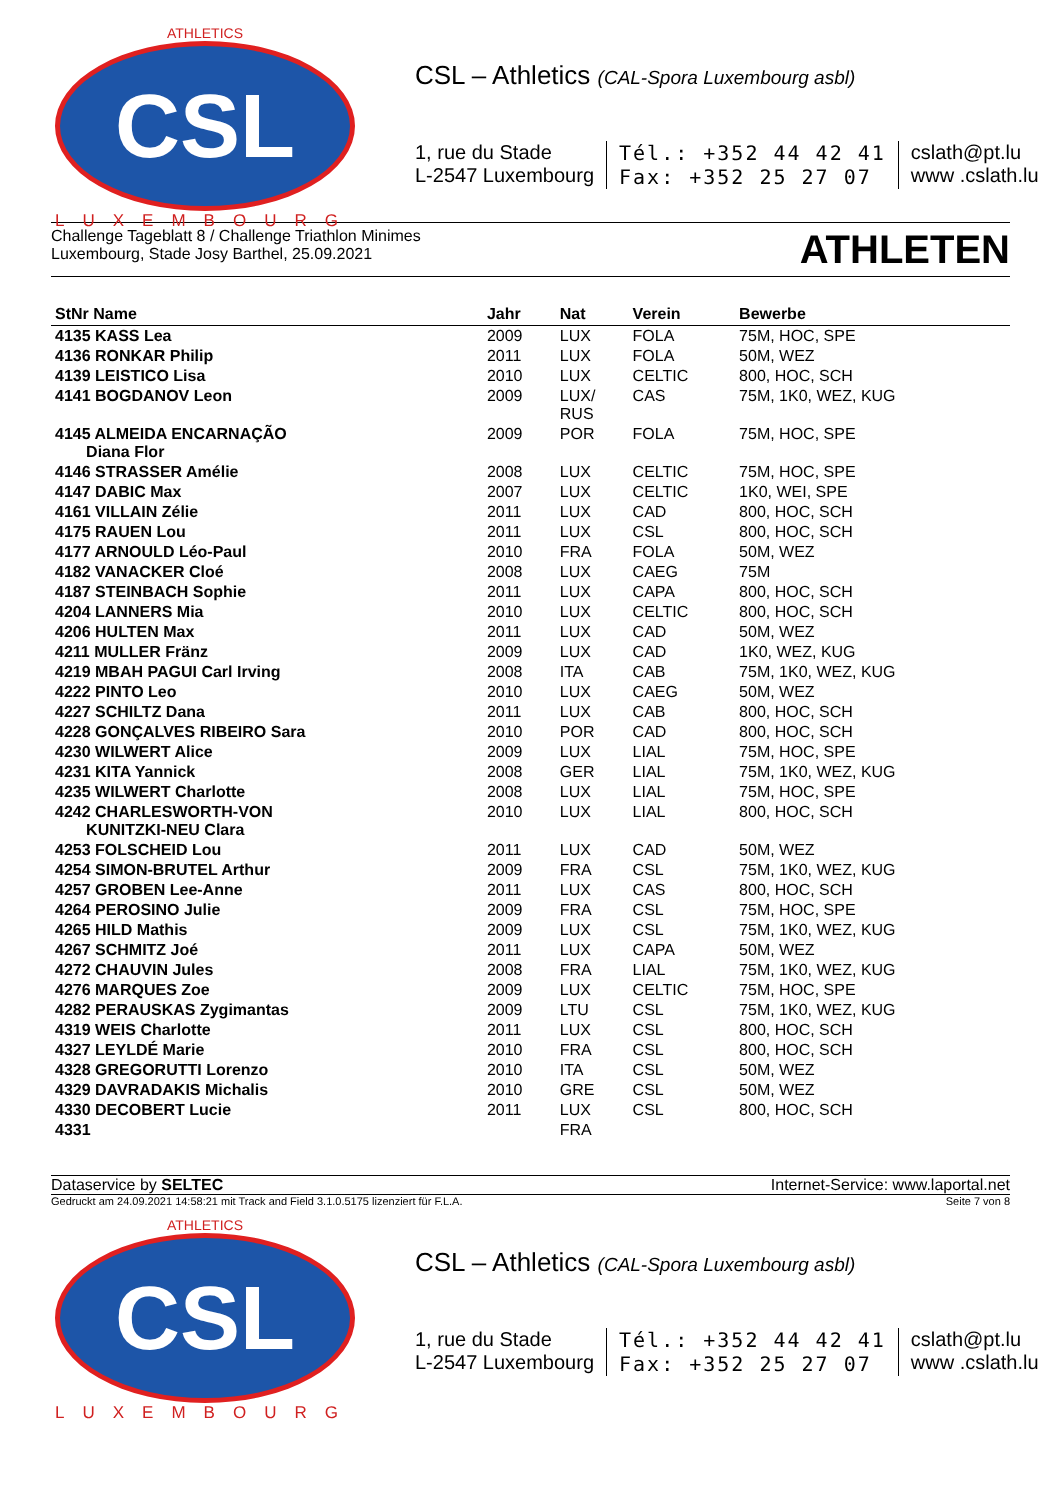ATHLETICS
CSL
LUXEMBOURG
CSL – Athletics (CAL-Spora Luxembourg asbl)
1, rue du Stade
L-2547 Luxembourg
Tél.: +352 44 42 41
Fax: +352 25 27 07
cslath@pt.lu
www .cslath.lu
Challenge Tageblatt 8 / Challenge Triathlon Minimes
Luxembourg, Stade Josy Barthel, 25.09.2021
ATHLETEN
| StNr Name | Jahr | Nat | Verein | Bewerbe |
| --- | --- | --- | --- | --- |
| 4135 KASS Lea | 2009 | LUX | FOLA | 75M, HOC, SPE |
| 4136 RONKAR Philip | 2011 | LUX | FOLA | 50M, WEZ |
| 4139 LEISTICO Lisa | 2010 | LUX | CELTIC | 800, HOC, SCH |
| 4141 BOGDANOV Leon | 2009 | LUX/ RUS | CAS | 75M, 1K0, WEZ, KUG |
| 4145 ALMEIDA ENCARNAÇÃO Diana Flor | 2009 | POR | FOLA | 75M, HOC, SPE |
| 4146 STRASSER Amélie | 2008 | LUX | CELTIC | 75M, HOC, SPE |
| 4147 DABIC Max | 2007 | LUX | CELTIC | 1K0, WEI, SPE |
| 4161 VILLAIN Zélie | 2011 | LUX | CAD | 800, HOC, SCH |
| 4175 RAUEN Lou | 2011 | LUX | CSL | 800, HOC, SCH |
| 4177 ARNOULD Léo-Paul | 2010 | FRA | FOLA | 50M, WEZ |
| 4182 VANACKER Cloé | 2008 | LUX | CAEG | 75M |
| 4187 STEINBACH Sophie | 2011 | LUX | CAPA | 800, HOC, SCH |
| 4204 LANNERS Mia | 2010 | LUX | CELTIC | 800, HOC, SCH |
| 4206 HULTEN Max | 2011 | LUX | CAD | 50M, WEZ |
| 4211 MULLER Fränz | 2009 | LUX | CAD | 1K0, WEZ, KUG |
| 4219 MBAH PAGUI Carl Irving | 2008 | ITA | CAB | 75M, 1K0, WEZ, KUG |
| 4222 PINTO Leo | 2010 | LUX | CAEG | 50M, WEZ |
| 4227 SCHILTZ Dana | 2011 | LUX | CAB | 800, HOC, SCH |
| 4228 GONÇALVES RIBEIRO Sara | 2010 | POR | CAD | 800, HOC, SCH |
| 4230 WILWERT Alice | 2009 | LUX | LIAL | 75M, HOC, SPE |
| 4231 KITA Yannick | 2008 | GER | LIAL | 75M, 1K0, WEZ, KUG |
| 4235 WILWERT Charlotte | 2008 | LUX | LIAL | 75M, HOC, SPE |
| 4242 CHARLESWORTH-VON KUNITZKI-NEU Clara | 2010 | LUX | LIAL | 800, HOC, SCH |
| 4253 FOLSCHEID Lou | 2011 | LUX | CAD | 50M, WEZ |
| 4254 SIMON-BRUTEL Arthur | 2009 | FRA | CSL | 75M, 1K0, WEZ, KUG |
| 4257 GROBEN Lee-Anne | 2011 | LUX | CAS | 800, HOC, SCH |
| 4264 PEROSINO Julie | 2009 | FRA | CSL | 75M, HOC, SPE |
| 4265 HILD Mathis | 2009 | LUX | CSL | 75M, 1K0, WEZ, KUG |
| 4267 SCHMITZ Joé | 2011 | LUX | CAPA | 50M, WEZ |
| 4272 CHAUVIN Jules | 2008 | FRA | LIAL | 75M, 1K0, WEZ, KUG |
| 4276 MARQUES Zoe | 2009 | LUX | CELTIC | 75M, HOC, SPE |
| 4282 PERAUSKAS Zygimantas | 2009 | LTU | CSL | 75M, 1K0, WEZ, KUG |
| 4319 WEIS Charlotte | 2011 | LUX | CSL | 800, HOC, SCH |
| 4327 LEYLDÉ Marie | 2010 | FRA | CSL | 800, HOC, SCH |
| 4328 GREGORUTTI Lorenzo | 2010 | ITA | CSL | 50M, WEZ |
| 4329 DAVRADAKIS Michalis | 2010 | GRE | CSL | 50M, WEZ |
| 4330 DECOBERT Lucie | 2011 | LUX | CSL | 800, HOC, SCH |
| 4331 | | FRA | | |
Dataservice by SELTEC Internet-Service: www.laportal.net
Gedruckt am 24.09.2021 14:58:21 mit Track and Field 3.1.0.5175 lizenziert für F.L.A. Seite 7 von 8
ATHLETICS
CSL
LUXEMBOURG
CSL – Athletics (CAL-Spora Luxembourg asbl)
1, rue du Stade
L-2547 Luxembourg
Tél.: +352 44 42 41
Fax: +352 25 27 07
cslath@pt.lu
www .cslath.lu